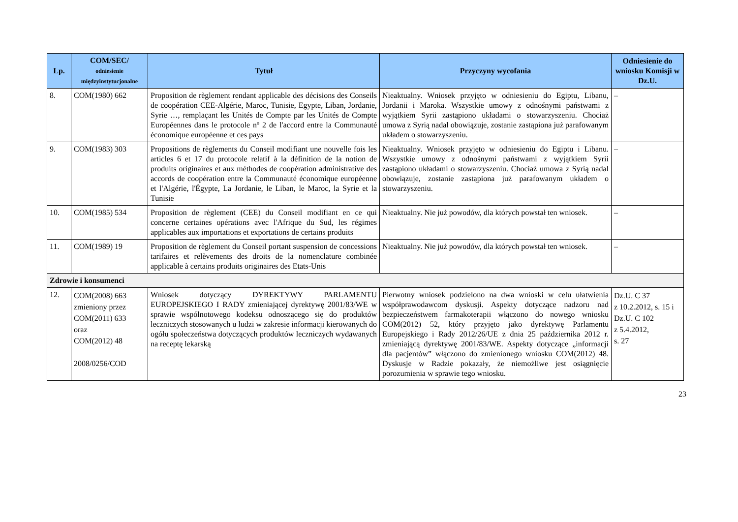| Lp. | COM/SEC/ odniesienie międzyinstytucjonalne | Tytuł | Przyczyny wycofania | Odniesienie do wniosku Komisji w Dz.U. |
| --- | --- | --- | --- | --- |
| 8. | COM(1980) 662 | Proposition de règlement rendant applicable des décisions des Conseils de coopération CEE-Algérie, Maroc, Tunisie, Egypte, Liban, Jordanie, Syrie …, remplaçant les Unités de Compte par les Unités de Compte Européennes dans le protocole nº 2 de l'accord entre la Communauté économique européenne et ces pays | Nieaktualny. Wniosek przyjęto w odniesieniu do Egiptu, Libanu, Jordanii i Maroka. Wszystkie umowy z odnośnymi państwami z wyjątkiem Syrii zastąpiono układami o stowarzyszeniu. Chociaż umowa z Syrią nadal obowiązuje, zostanie zastąpiona już parafowanym układem o stowarzyszeniu. | – |
| 9. | COM(1983) 303 | Propositions de règlements du Conseil modifiant une nouvelle fois les articles 6 et 17 du protocole relatif à la définition de la notion de produits originaires et aux méthodes de coopération administrative des accords de coopération entre la Communauté économique européenne et l'Algérie, l'Égypte, La Jordanie, le Liban, le Maroc, la Syrie et la Tunisie | Nieaktualny. Wniosek przyjęto w odniesieniu do Egiptu i Libanu. Wszystkie umowy z odnośnymi państwami z wyjątkiem Syrii zastąpiono układami o stowarzyszeniu. Chociaż umowa z Syrią nadal obowiązuje, zostanie zastąpiona już parafowanym układem o stowarzyszeniu. | – |
| 10. | COM(1985) 534 | Proposition de règlement (CEE) du Conseil modifiant en ce qui concerne certaines opérations avec l'Afrique du Sud, les régimes applicables aux importations et exportations de certains produits | Nieaktualny. Nie już powodów, dla których powstał ten wniosek. | – |
| 11. | COM(1989) 19 | Proposition de règlement du Conseil portant suspension de concessions tarifaires et relèvements des droits de la nomenclature combinée applicable à certains produits originaires des Etats-Unis | Nieaktualny. Nie już powodów, dla których powstał ten wniosek. | – |
| Zdrowie i konsumenci | | | | |
| 12. | COM(2008) 663 zmieniony przez COM(2011) 633 oraz COM(2012) 48 2008/0256/COD | Wniosek dotyczący DYREKTYWY PARLAMENTU EUROPEJSKIEGO I RADY zmieniającej dyrektywę 2001/83/WE w sprawie wspólnotowego kodeksu odnoszącego się do produktów leczniczych stosowanych u ludzi w zakresie informacji kierowanych do ogółu społeczeństwa dotyczących produktów leczniczych wydawanych na receptę lekarską | Pierwotny wniosek podzielono na dwa wnioski w celu ułatwienia współprawodawcom dyskusji. Aspekty dotyczące nadzoru nad bezpieczeństwem farmakoterapii włączono do nowego wniosku COM(2012) 52, który przyjęto jako dyrektywę Parlamentu Europejskiego i Rady 2012/26/UE z dnia 25 października 2012 r. zmieniającą dyrektywę 2001/83/WE. Aspekty dotyczące „informacji dla pacjentów” włączono do zmienionego wniosku COM(2012) 48. Dyskusje w Radzie pokazały, że niemożliwe jest osiągnięcie porozumienia w sprawie tego wniosku. | Dz.U. C 37 z 10.2.2012, s. 15 i Dz.U. C 102 z 5.4.2012, s. 27 |
23